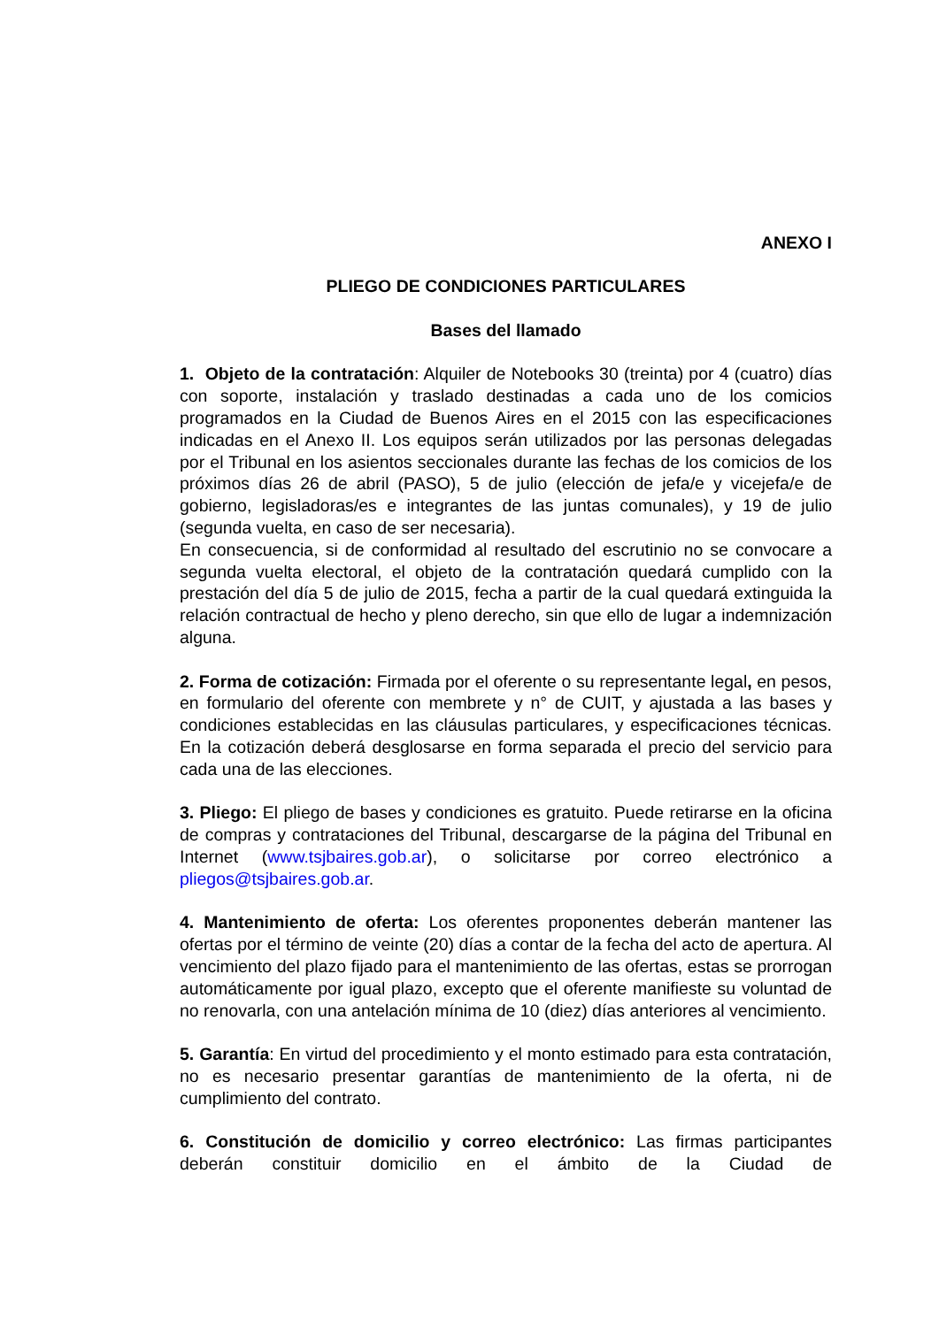ANEXO I
PLIEGO DE CONDICIONES PARTICULARES
Bases del llamado
1. Objeto de la contratación: Alquiler de Notebooks 30 (treinta) por 4 (cuatro) días con soporte, instalación y traslado destinadas a cada uno de los comicios programados en la Ciudad de Buenos Aires en el 2015 con las especificaciones indicadas en el Anexo II. Los equipos serán utilizados por las personas delegadas por el Tribunal en los asientos seccionales durante las fechas de los comicios de los próximos días 26 de abril (PASO), 5 de julio (elección de jefa/e y vicejefa/e de gobierno, legisladoras/es e integrantes de las juntas comunales), y 19 de julio (segunda vuelta, en caso de ser necesaria).
En consecuencia, si de conformidad al resultado del escrutinio no se convocare a segunda vuelta electoral, el objeto de la contratación quedará cumplido con la prestación del día 5 de julio de 2015, fecha a partir de la cual quedará extinguida la relación contractual de hecho y pleno derecho, sin que ello de lugar a indemnización alguna.
2. Forma de cotización: Firmada por el oferente o su representante legal, en pesos, en formulario del oferente con membrete y n° de CUIT, y ajustada a las bases y condiciones establecidas en las cláusulas particulares, y especificaciones técnicas. En la cotización deberá desglosarse en forma separada el precio del servicio para cada una de las elecciones.
3. Pliego: El pliego de bases y condiciones es gratuito. Puede retirarse en la oficina de compras y contrataciones del Tribunal, descargarse de la página del Tribunal en Internet (www.tsjbaires.gob.ar), o solicitarse por correo electrónico a pliegos@tsjbaires.gob.ar.
4. Mantenimiento de oferta: Los oferentes proponentes deberán mantener las ofertas por el término de veinte (20) días a contar de la fecha del acto de apertura. Al vencimiento del plazo fijado para el mantenimiento de las ofertas, estas se prorrogan automáticamente por igual plazo, excepto que el oferente manifieste su voluntad de no renovarla, con una antelación mínima de 10 (diez) días anteriores al vencimiento.
5. Garantía: En virtud del procedimiento y el monto estimado para esta contratación, no es necesario presentar garantías de mantenimiento de la oferta, ni de cumplimiento del contrato.
6. Constitución de domicilio y correo electrónico: Las firmas participantes deberán constituir domicilio en el ámbito de la Ciudad de